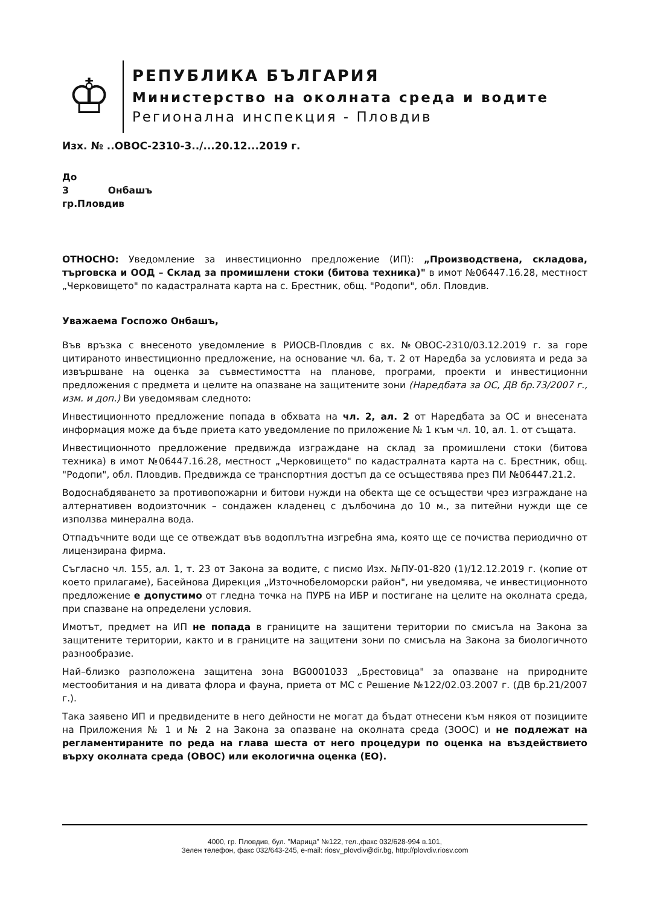♔
РЕПУБЛИКА БЪЛГАРИЯ
Министерство на околната среда и водите
Регионална инспекция - Пловдив
Изх. № ..ОВОС-2310-3../...20.12...2019 г.
До
З Онбашъ
гр.Пловдив
ОТНОСНО: Уведомление за инвестиционно предложение (ИП): „Производствена, складова, търговска и ООД – Склад за промишлени стоки (битова техника)" в имот №06447.16.28, местност „Черковището" по кадастралната карта на с. Брестник, общ. "Родопи", обл. Пловдив.
Уважаема Госпожо Онбашъ,
Във връзка с внесеното уведомление в РИОСВ-Пловдив с вх. №ОВОС-2310/03.12.2019 г. за горе цитираното инвестиционно предложение, на основание чл. 6а, т. 2 от Наредба за условията и реда за извършване на оценка за съвместимостта на планове, програми, проекти и инвестиционни предложения с предмета и целите на опазване на защитените зони (Наредбата за ОС, ДВ бр.73/2007 г., изм. и доп.) Ви уведомявам следното:
Инвестиционното предложение попада в обхвата на чл. 2, ал. 2 от Наредбата за ОС и внесената информация може да бъде приета като уведомление по приложение № 1 към чл. 10, ал. 1. от същата.
Инвестиционното предложение предвижда изграждане на склад за промишлени стоки (битова техника) в имот №06447.16.28, местност „Черковището" по кадастралната карта на с. Брестник, общ. "Родопи", обл. Пловдив. Предвижда се транспортния достъп да се осъществява през ПИ №06447.21.2.
Водоснабдяването за противопожарни и битови нужди на обекта ще се осъществи чрез изграждане на алтернативен водоизточник – сондажен кладенец с дълбочина до 10 м., за питейни нужди ще се използва минерална вода.
Отпадъчните води ще се отвеждат във водоплътна изгребна яма, която ще се почиства периодично от лицензирана фирма.
Съгласно чл. 155, ал. 1, т. 23 от Закона за водите, с писмо Изх. №ПУ-01-820 (1)/12.12.2019 г. (копие от което прилагаме), Басейнова Дирекция „Източнобеломорски район", ни уведомява, че инвестиционното предложение е допустимо от гледна точка на ПУРБ на ИБР и постигане на целите на околната среда, при спазване на определени условия.
Имотът, предмет на ИП не попада в границите на защитени територии по смисъла на Закона за защитените територии, както и в границите на защитени зони по смисъла на Закона за биологичното разнообразие.
Най–близко разположена защитена зона BG0001033 „Брестовица" за опазване на природните местообитания и на дивата флора и фауна, приета от МС с Решение №122/02.03.2007 г. (ДВ бр.21/2007 г.).
Така заявено ИП и предвидените в него дейности не могат да бъдат отнесени към някоя от позициите на Приложения № 1 и № 2 на Закона за опазване на околната среда (ЗООС) и не подлежат на регламентираните по реда на глава шеста от него процедури по оценка на въздействието върху околната среда (ОВОС) или екологична оценка (ЕО).
4000, гр. Пловдив, бул. "Марица" №122, тел.,факс 032/628-994 в.101,
Зелен телефон, факс 032/643-245, e-mail: riosv_plovdiv@dir.bg, http://plovdiv.riosv.com